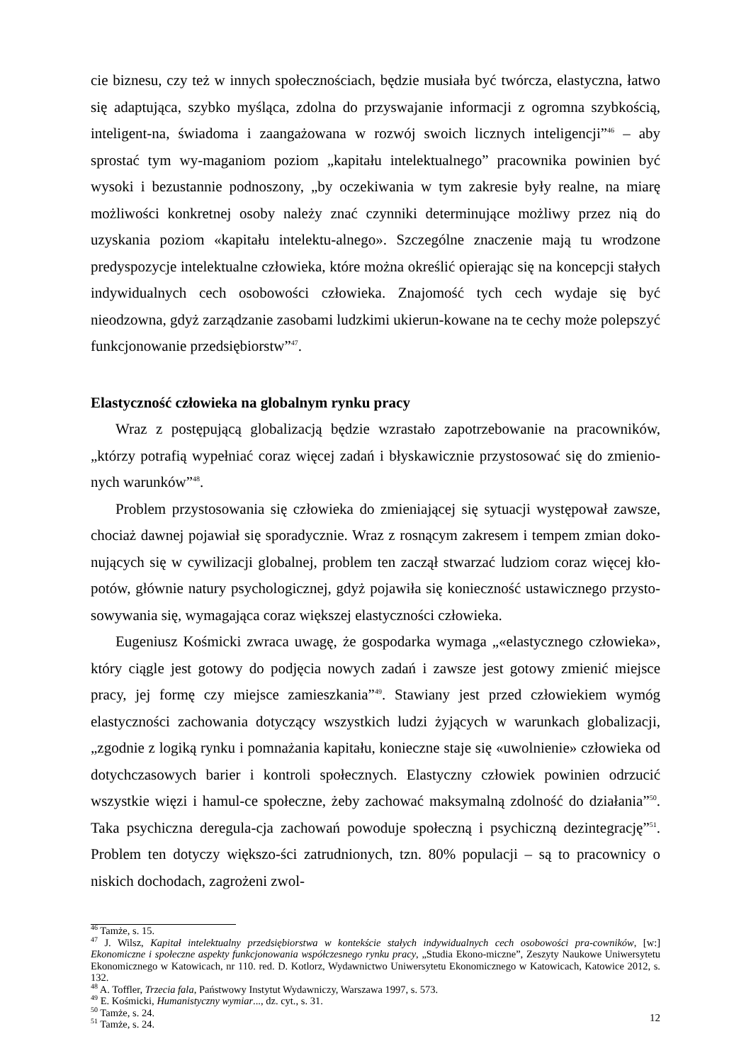cie biznesu, czy też w innych społecznościach, będzie musiała być twórcza, elastyczna, łatwo się adaptująca, szybko myśląca, zdolna do przyswajanie informacji z ogromna szybkością, inteligent-na, świadoma i zaangażowana w rozwój swoich licznych inteligencji”<sup>46</sup> – aby sprostać tym wy-maganiom poziom „kapitału intelektualnego” pracownika powinien być wysoki i bezustannie podnoszony, „by oczekiwania w tym zakresie były realne, na miarę możliwości konkretnej osoby należy znać czynniki determinujące możliwy przez nią do uzyskania poziom «kapitału intelektu-alnego». Szczególne znaczenie mają tu wrodzone predyspozycje intelektualne człowieka, które można określić opierając się na koncepcji stałych indywidualnych cech osobowości człowieka. Znajomość tych cech wydaje się być nieodzowna, gdyż zarządzanie zasobami ludzkimi ukierun-kowane na te cechy może polepszyć funkcjonowanie przedsiębiorstw”<sup>47</sup>.
Elastyczność człowieka na globalnym rynku pracy
Wraz z postępującą globalizacją będzie wzrastało zapotrzebowanie na pracowników, „którzy potrafią wypełniać coraz więcej zadań i błyskawicznie przystosować się do zmienio-nych warunków”<sup>48</sup>.
Problem przystosowania się człowieka do zmieniającej się sytuacji występował zawsze, chociaż dawnej pojawiał się sporadycznie. Wraz z rosnącym zakresem i tempem zmian doko-nujących się w cywilizacji globalnej, problem ten zaczął stwarzać ludziom coraz więcej kło-potów, głównie natury psychologicznej, gdyż pojawiła się konieczność ustawicznego przysto-sowywania się, wymagająca coraz większej elastyczności człowieka.
Eugeniusz Kośmicki zwraca uwagę, że gospodarka wymaga „«elastycznego człowieka», który ciągle jest gotowy do podjęcia nowych zadań i zawsze jest gotowy zmienić miejsce pracy, jej formę czy miejsce zamieszkania”<sup>49</sup>. Stawiany jest przed człowiekiem wymóg elastyczności zachowania dotyczący wszystkich ludzi żyjących w warunkach globalizacji, „zgodnie z logiką rynku i pomnażania kapitału, konieczne staje się «uwolnienie» człowieka od dotychczasowych barier i kontroli społecznych. Elastyczny człowiek powinien odrzucić wszystkie więzi i hamul-ce społeczne, żeby zachować maksymalną zdolność do działania”<sup>50</sup>. Taka psychiczna deregula-cja zachowań powoduje społeczną i psychiczną dezintegrację”<sup>51</sup>. Problem ten dotyczy większo-ści zatrudnionych, tzn. 80% populacji – są to pracownicy o niskich dochodach, zagrożeni zwol-
<sup>46</sup> Tamże, s. 15.
<sup>47</sup> J. Wilsz, Kapitał intelektualny przedsiębiorstwa w kontekście stałych indywidualnych cech osobowości pra-cowników, [w:] Ekonomiczne i społeczne aspekty funkcjonowania współczesnego rynku pracy, „Studia Ekono-miczne”, Zeszyty Naukowe Uniwersytetu Ekonomicznego w Katowicach, nr 110. red. D. Kotlorz, Wydawnictwo Uniwersytetu Ekonomicznego w Katowicach, Katowice 2012, s. 132.
<sup>48</sup> A. Toffler, Trzecia fala, Państwowy Instytut Wydawniczy, Warszawa 1997, s. 573.
<sup>49</sup> E. Kośmicki, Humanistyczny wymiar..., dz. cyt., s. 31.
<sup>50</sup> Tamże, s. 24.
<sup>51</sup> Tamże, s. 24.
12